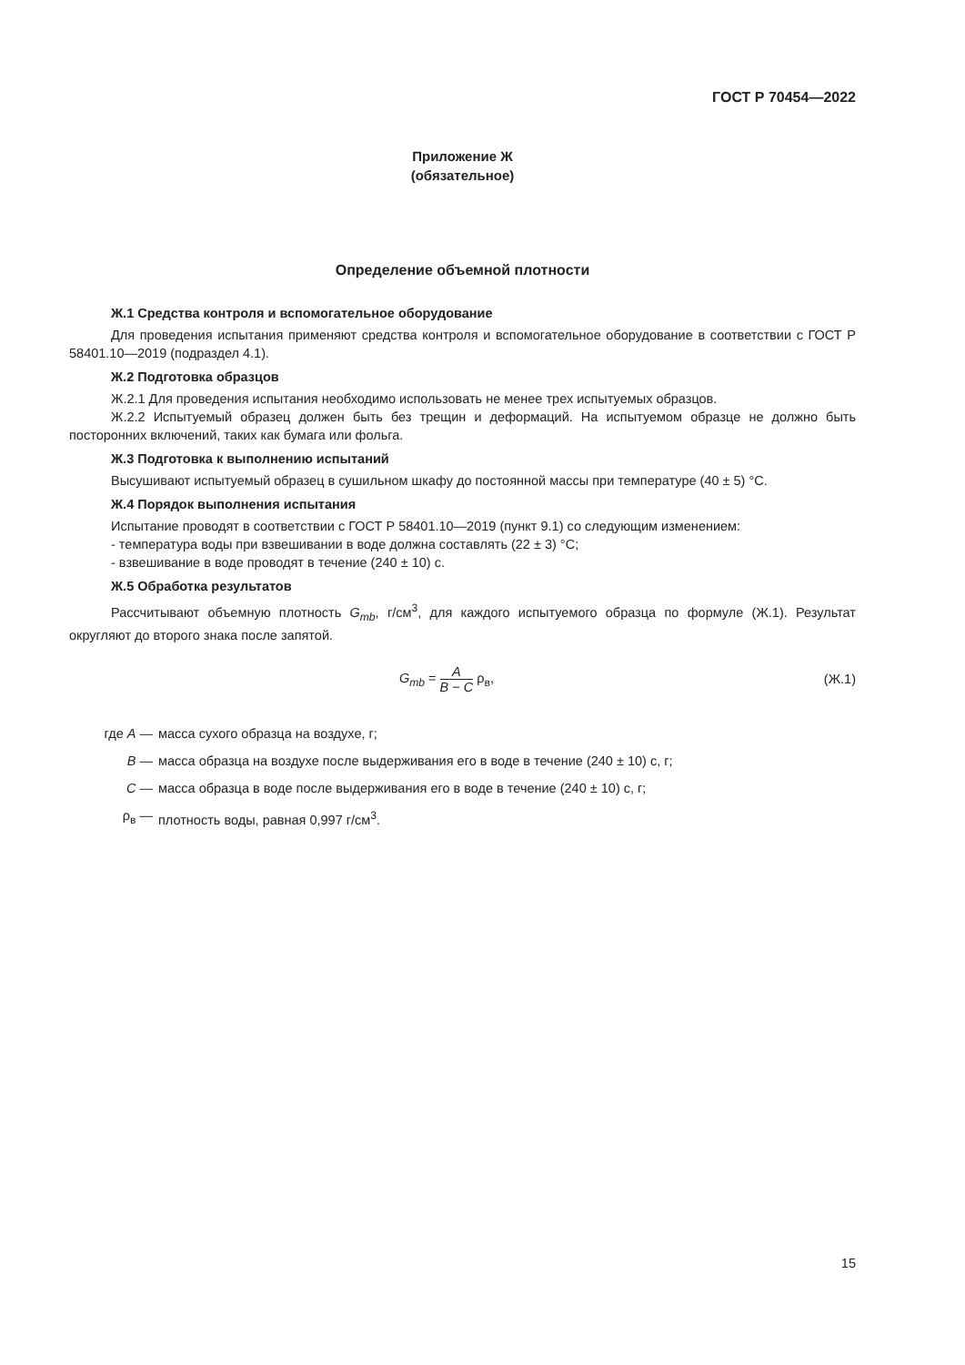ГОСТ Р 70454—2022
Приложение Ж
(обязательное)
Определение объемной плотности
Ж.1 Средства контроля и вспомогательное оборудование
Для проведения испытания применяют средства контроля и вспомогательное оборудование в соответствии с ГОСТ Р 58401.10—2019 (подраздел 4.1).
Ж.2 Подготовка образцов
Ж.2.1 Для проведения испытания необходимо использовать не менее трех испытуемых образцов.
Ж.2.2 Испытуемый образец должен быть без трещин и деформаций. На испытуемом образце не должно быть посторонних включений, таких как бумага или фольга.
Ж.3 Подготовка к выполнению испытаний
Высушивают испытуемый образец в сушильном шкафу до постоянной массы при температуре (40 ± 5) °С.
Ж.4 Порядок выполнения испытания
Испытание проводят в соответствии с ГОСТ Р 58401.10—2019 (пункт 9.1) со следующим изменением:
- температура воды при взвешивании в воде должна составлять (22 ± 3) °С;
- взвешивание в воде проводят в течение (240 ± 10) с.
Ж.5 Обработка результатов
Рассчитывают объемную плотность G<sub>mb</sub>, г/см<sup>3</sup>, для каждого испытуемого образца по формуле (Ж.1). Результат округляют до второго знака после запятой.
G<sub>mb</sub> = A B − C ρ<sub>в</sub>, (Ж.1)
где A — масса сухого образца на воздухе, г;
B — масса образца на воздухе после выдерживания его в воде в течение (240 ± 10) с, г;
C — масса образца в воде после выдерживания его в воде в течение (240 ± 10) с, г;
ρ<sub>в</sub> — плотность воды, равная 0,997 г/см<sup>3</sup>.
15